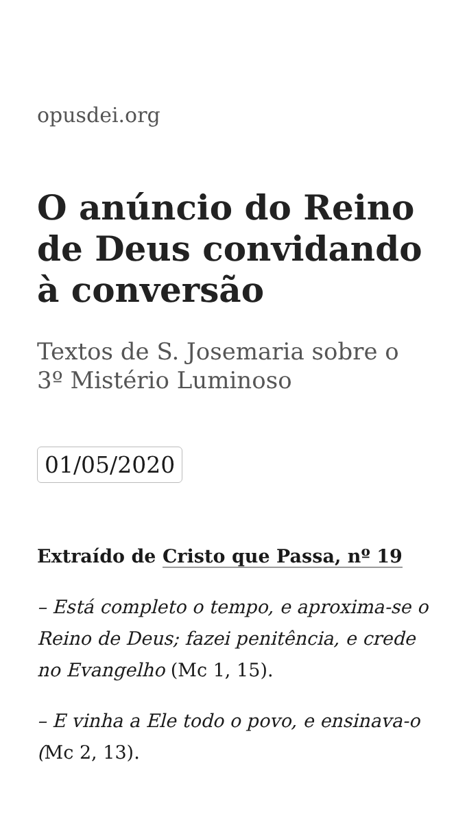opusdei.org
O anúncio do Reino de Deus convidando à conversão
Textos de S. Josemaria sobre o 3º Mistério Luminoso
01/05/2020
Extraído de Cristo que Passa, nº 19
– Está completo o tempo, e aproxima-se o Reino de Deus; fazei penitência, e crede no Evangelho (Mc 1, 15).
– E vinha a Ele todo o povo, e ensinava-o (Mc 2, 13).